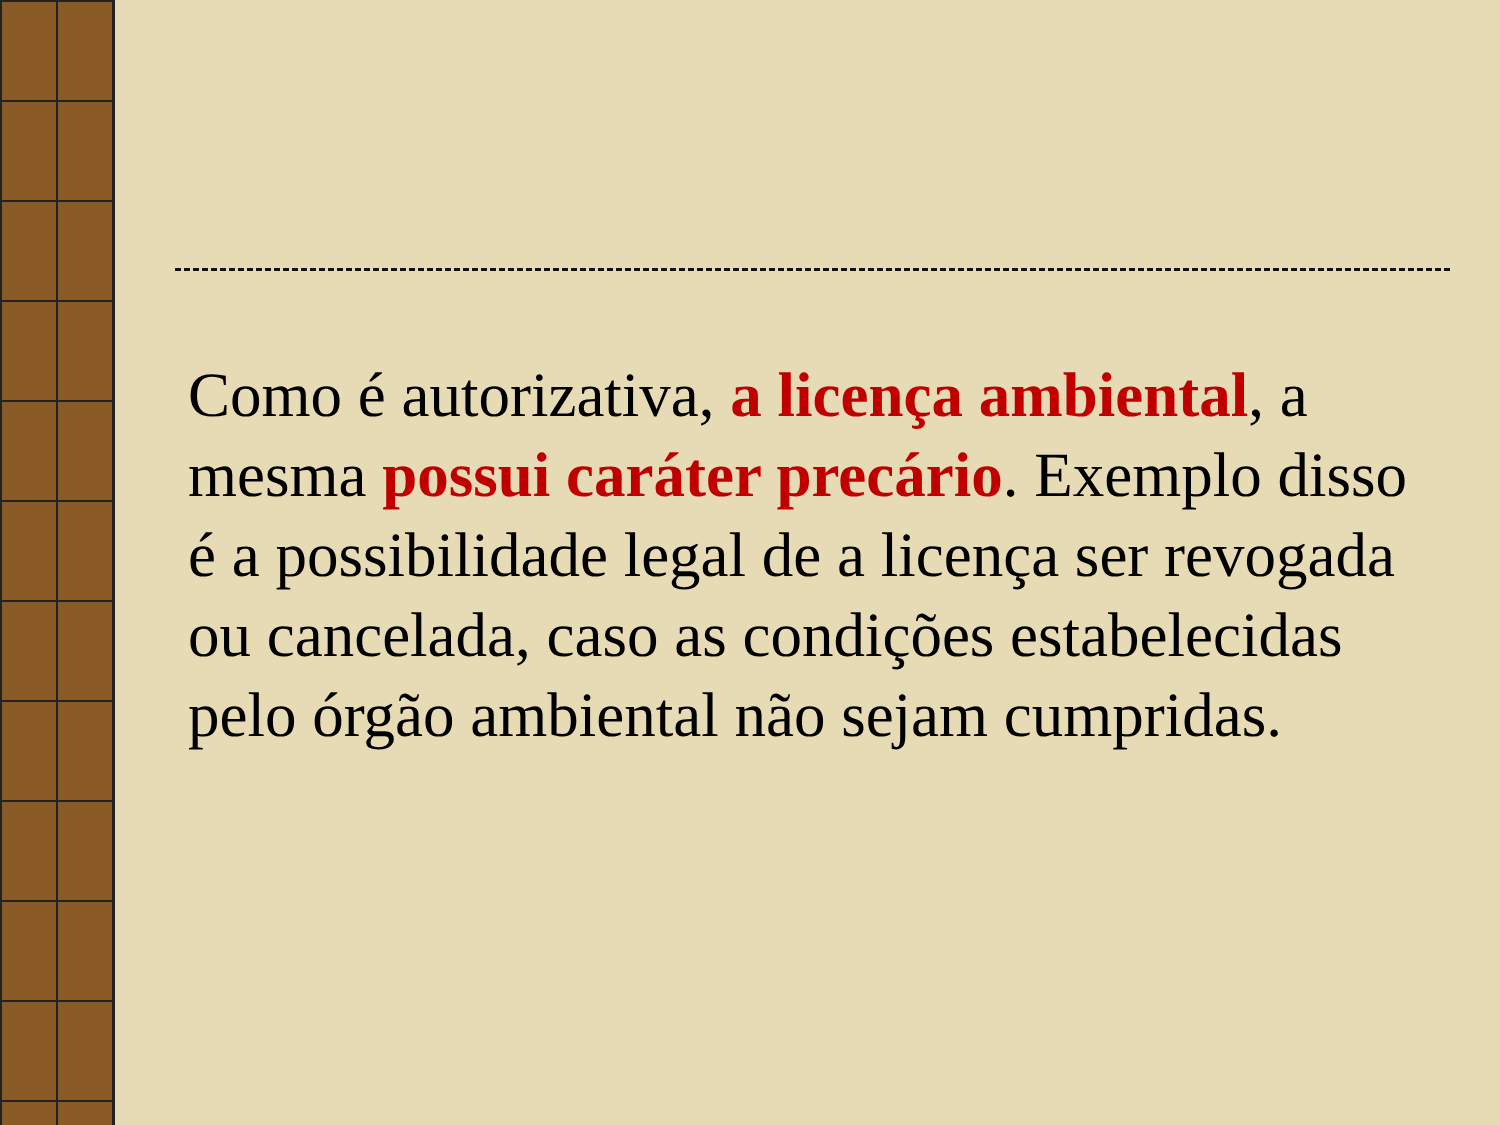Como é autorizativa, a licença ambiental, a mesma possui caráter precário. Exemplo disso é a possibilidade legal de a licença ser revogada ou cancelada, caso as condições estabelecidas pelo órgão ambiental não sejam cumpridas.